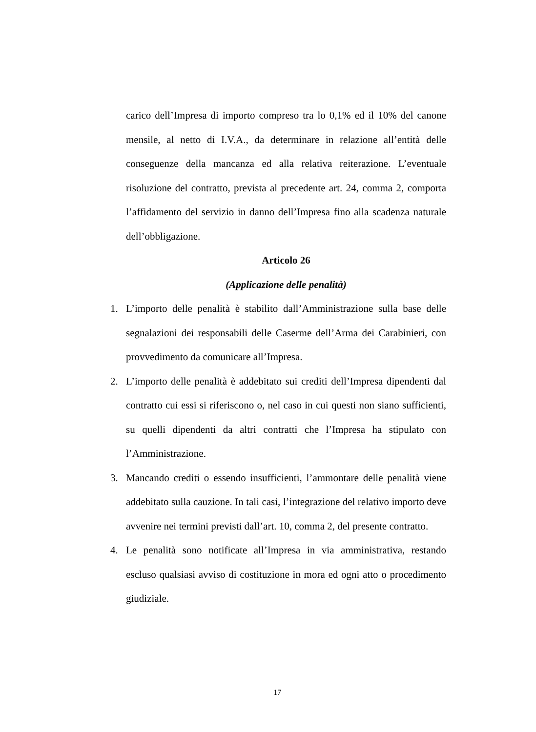carico dell’Impresa di importo compreso tra lo 0,1% ed il 10% del canone mensile, al netto di I.V.A., da determinare in relazione all’entità delle conseguenze della mancanza ed alla relativa reiterazione. L’eventuale risoluzione del contratto, prevista al precedente art. 24, comma 2, comporta l’affidamento del servizio in danno dell’Impresa fino alla scadenza naturale dell’obbligazione.
Articolo 26
(Applicazione delle penalità)
1. L’importo delle penalità è stabilito dall’Amministrazione sulla base delle segnalazioni dei responsabili delle Caserme dell’Arma dei Carabinieri, con provvedimento da comunicare all’Impresa.
2. L’importo delle penalità è addebitato sui crediti dell’Impresa dipendenti dal contratto cui essi si riferiscono o, nel caso in cui questi non siano sufficienti, su quelli dipendenti da altri contratti che l’Impresa ha stipulato con l’Amministrazione.
3. Mancando crediti o essendo insufficienti, l’ammontare delle penalità viene addebitato sulla cauzione. In tali casi, l’integrazione del relativo importo deve avvenire nei termini previsti dall’art. 10, comma 2, del presente contratto.
4. Le penalità sono notificate all’Impresa in via amministrativa, restando escluso qualsiasi avviso di costituzione in mora ed ogni atto o procedimento giudiziale.
17